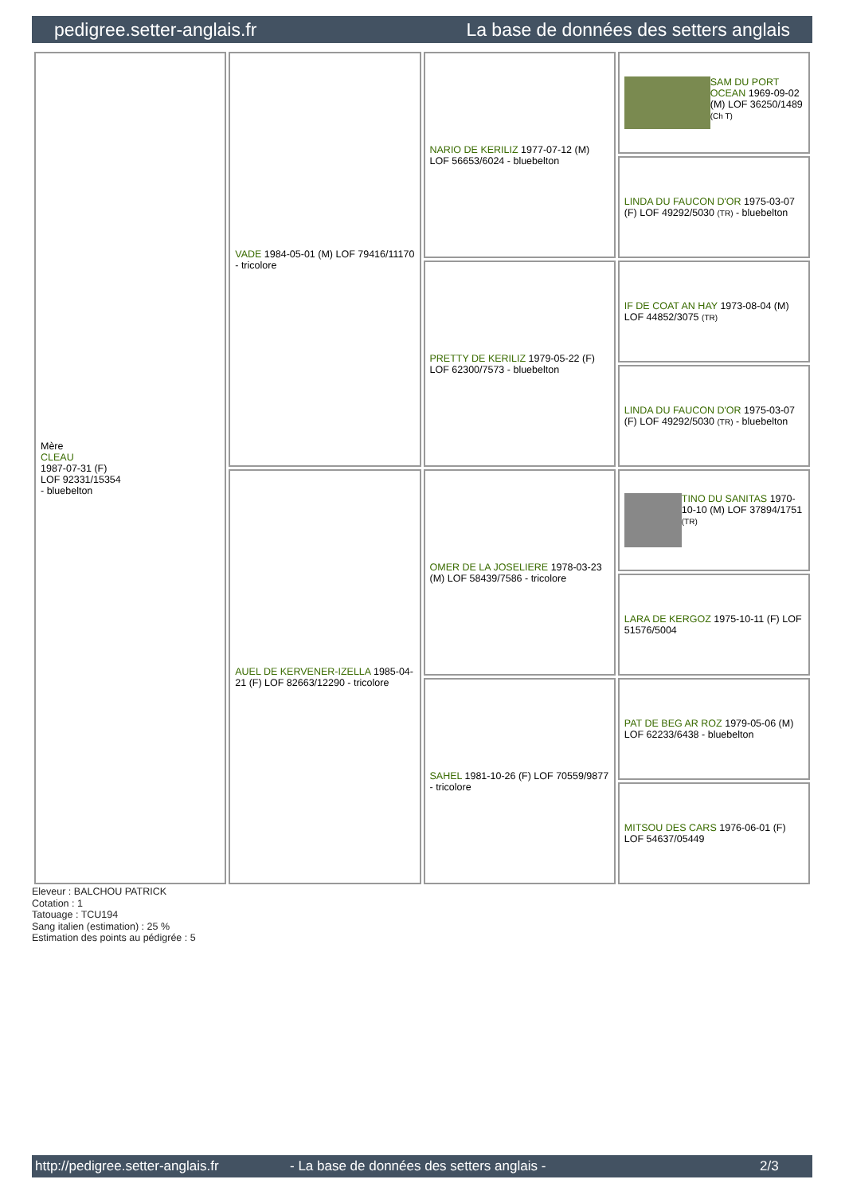pedigree.setter-anglais.fr La base de données des setters anglais
| Mère CLEAU 1987-07-31 (F) LOF 92331/15354 - bluebelton | VADE 1984-05-01 (M) LOF 79416/11170 - tricolore | NARIO DE KERILIZ 1977-07-12 (M) LOF 56653/6024 - bluebelton | SAM DU PORT OCEAN 1969-09-02 (M) LOF 36250/1489 (Ch T) |
| | | | LINDA DU FAUCON D'OR 1975-03-07 (F) LOF 49292/5030 (TR) - bluebelton |
| | | PRETTY DE KERILIZ 1979-05-22 (F) LOF 62300/7573 - bluebelton | IF DE COAT AN HAY 1973-08-04 (M) LOF 44852/3075 (TR) |
| | | | LINDA DU FAUCON D'OR 1975-03-07 (F) LOF 49292/5030 (TR) - bluebelton |
| | AUEL DE KERVENER-IZELLA 1985-04-21 (F) LOF 82663/12290 - tricolore | OMER DE LA JOSELIERE 1978-03-23 (M) LOF 58439/7586 - tricolore | TINO DU SANITAS 1970-10-10 (M) LOF 37894/1751 (TR) |
| | | | LARA DE KERGOZ 1975-10-11 (F) LOF 51576/5004 |
| | | SAHEL 1981-10-26 (F) LOF 70559/9877 - tricolore | PAT DE BEG AR ROZ 1979-05-06 (M) LOF 62233/6438 - bluebelton |
| | | | MITSOU DES CARS 1976-06-01 (F) LOF 54637/05449 |
Eleveur : BALCHOU PATRICK
Cotation : 1
Tatouage : TCU194
Sang italien (estimation) : 25 %
Estimation des points au pédigrée : 5
http://pedigree.setter-anglais.fr - La base de données des setters anglais - 2/3